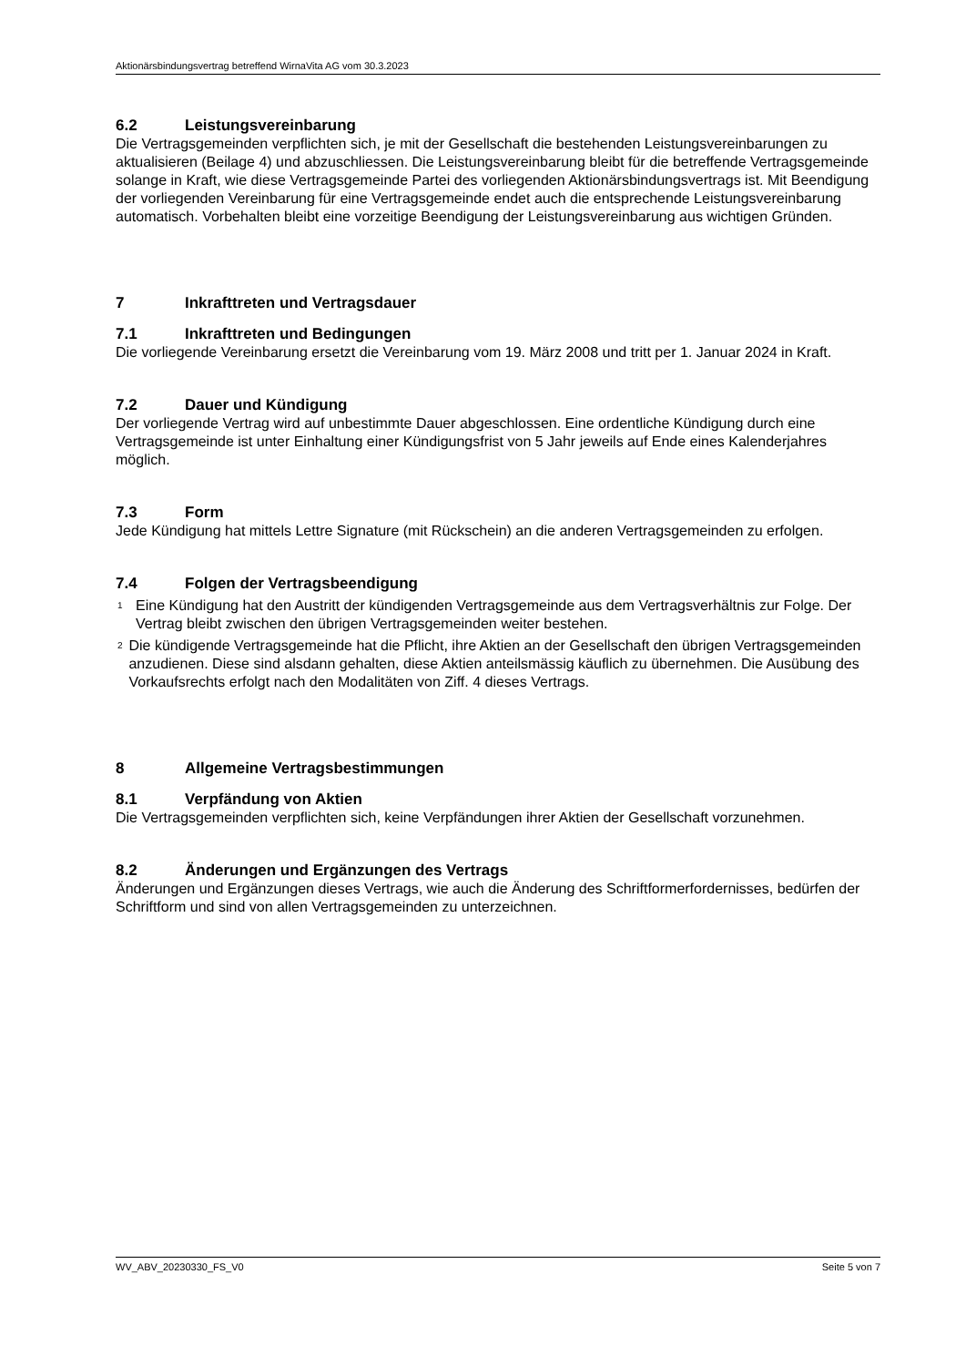Aktionärsbindungsvertrag betreffend WirnaVita AG vom 30.3.2023
6.2 Leistungsvereinbarung
Die Vertragsgemeinden verpflichten sich, je mit der Gesellschaft die bestehenden Leistungsver­einbarungen zu aktualisieren (Beilage 4) und abzuschliessen. Die Leistungsvereinbarung bleibt für die betreffende Vertragsgemeinde solange in Kraft, wie diese Vertragsgemeinde Partei des vorliegenden Aktionärsbindungsvertrags ist. Mit Beendigung der vorliegenden Vereinbarung für eine Vertragsgemeinde endet auch die entsprechende Leistungsvereinbarung automatisch. Vorbehalten bleibt eine vorzeitige Beendigung der Leistungsvereinbarung aus wichtigen Grün­den.
7 Inkrafttreten und Vertragsdauer
7.1 Inkrafttreten und Bedingungen
Die vorliegende Vereinbarung ersetzt die Vereinbarung vom 19. März 2008 und tritt per 1. Ja­nuar 2024 in Kraft.
7.2 Dauer und Kündigung
Der vorliegende Vertrag wird auf unbestimmte Dauer abgeschlossen. Eine ordentliche Kündi­gung durch eine Vertragsgemeinde ist unter Einhaltung einer Kündigungsfrist von 5 Jahr jeweils auf Ende eines Kalenderjahres möglich.
7.3 Form
Jede Kündigung hat mittels Lettre Signature (mit Rückschein) an die anderen Vertragsgemein­den zu erfolgen.
7.4 Folgen der Vertragsbeendigung
<sup>1</sup>
Eine Kündigung hat den Austritt der kündigenden Vertragsgemeinde aus dem Vertragsverhält­nis zur Folge. Der Vertrag bleibt zwischen den übrigen Vertragsgemeinden weiter bestehen.
<sup>2</sup>
Die kündigende Vertragsgemeinde hat die Pflicht, ihre Aktien an der Gesellschaft den übrigen Vertragsgemeinden anzudienen. Diese sind alsdann gehalten, diese Aktien anteilsmässig käuflich zu übernehmen. Die Ausübung des Vorkaufsrechts erfolgt nach den Modalitäten von Ziff. 4 dieses Vertrags.
8 Allgemeine Vertragsbestimmungen
8.1 Verpfändung von Aktien
Die Vertragsgemeinden verpflichten sich, keine Verpfändungen ihrer Aktien der Gesellschaft vorzunehmen.
8.2 Änderungen und Ergänzungen des Vertrags
Änderungen und Ergänzungen dieses Vertrags, wie auch die Änderung des Schriftformerforder­nisses, bedürfen der Schriftform und sind von allen Vertragsgemeinden zu unterzeichnen.
WV_ABV_20230330_FS_V0 Seite 5 von 7